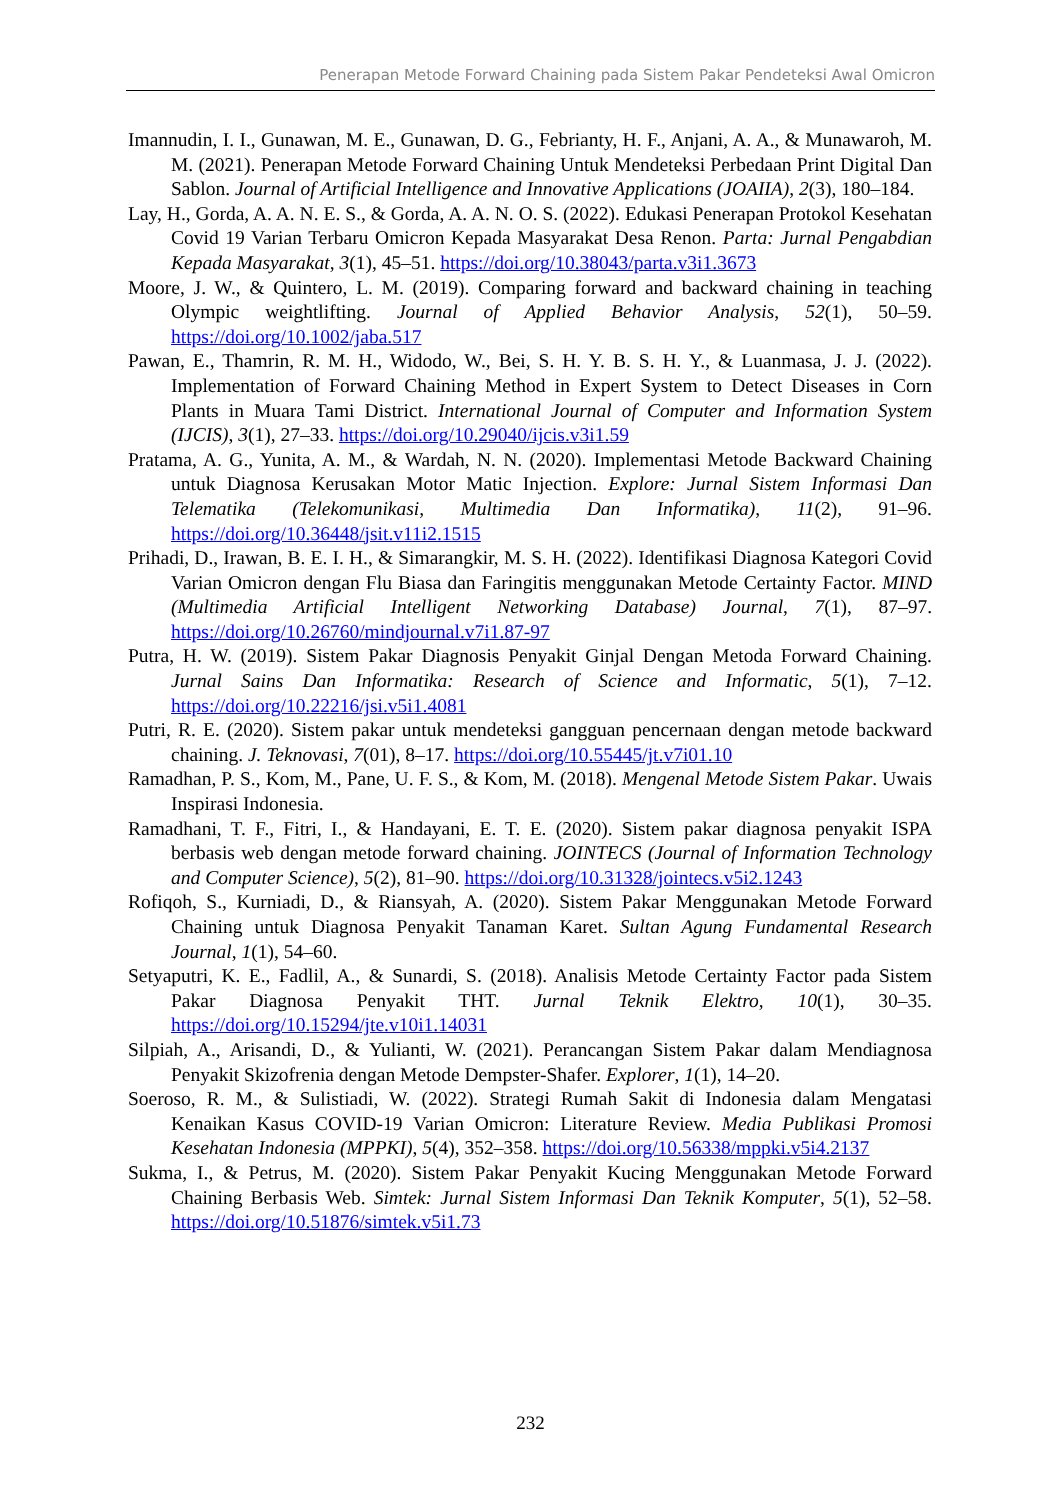Penerapan Metode Forward Chaining pada Sistem Pakar Pendeteksi Awal Omicron
Imannudin, I. I., Gunawan, M. E., Gunawan, D. G., Febrianty, H. F., Anjani, A. A., & Munawaroh, M. M. (2021). Penerapan Metode Forward Chaining Untuk Mendeteksi Perbedaan Print Digital Dan Sablon. Journal of Artificial Intelligence and Innovative Applications (JOAIIA), 2(3), 180–184.
Lay, H., Gorda, A. A. N. E. S., & Gorda, A. A. N. O. S. (2022). Edukasi Penerapan Protokol Kesehatan Covid 19 Varian Terbaru Omicron Kepada Masyarakat Desa Renon. Parta: Jurnal Pengabdian Kepada Masyarakat, 3(1), 45–51. https://doi.org/10.38043/parta.v3i1.3673
Moore, J. W., & Quintero, L. M. (2019). Comparing forward and backward chaining in teaching Olympic weightlifting. Journal of Applied Behavior Analysis, 52(1), 50–59. https://doi.org/10.1002/jaba.517
Pawan, E., Thamrin, R. M. H., Widodo, W., Bei, S. H. Y. B. S. H. Y., & Luanmasa, J. J. (2022). Implementation of Forward Chaining Method in Expert System to Detect Diseases in Corn Plants in Muara Tami District. International Journal of Computer and Information System (IJCIS), 3(1), 27–33. https://doi.org/10.29040/ijcis.v3i1.59
Pratama, A. G., Yunita, A. M., & Wardah, N. N. (2020). Implementasi Metode Backward Chaining untuk Diagnosa Kerusakan Motor Matic Injection. Explore: Jurnal Sistem Informasi Dan Telematika (Telekomunikasi, Multimedia Dan Informatika), 11(2), 91–96. https://doi.org/10.36448/jsit.v11i2.1515
Prihadi, D., Irawan, B. E. I. H., & Simarangkir, M. S. H. (2022). Identifikasi Diagnosa Kategori Covid Varian Omicron dengan Flu Biasa dan Faringitis menggunakan Metode Certainty Factor. MIND (Multimedia Artificial Intelligent Networking Database) Journal, 7(1), 87–97. https://doi.org/10.26760/mindjournal.v7i1.87-97
Putra, H. W. (2019). Sistem Pakar Diagnosis Penyakit Ginjal Dengan Metoda Forward Chaining. Jurnal Sains Dan Informatika: Research of Science and Informatic, 5(1), 7–12. https://doi.org/10.22216/jsi.v5i1.4081
Putri, R. E. (2020). Sistem pakar untuk mendeteksi gangguan pencernaan dengan metode backward chaining. J. Teknovasi, 7(01), 8–17. https://doi.org/10.55445/jt.v7i01.10
Ramadhan, P. S., Kom, M., Pane, U. F. S., & Kom, M. (2018). Mengenal Metode Sistem Pakar. Uwais Inspirasi Indonesia.
Ramadhani, T. F., Fitri, I., & Handayani, E. T. E. (2020). Sistem pakar diagnosa penyakit ISPA berbasis web dengan metode forward chaining. JOINTECS (Journal of Information Technology and Computer Science), 5(2), 81–90. https://doi.org/10.31328/jointecs.v5i2.1243
Rofiqoh, S., Kurniadi, D., & Riansyah, A. (2020). Sistem Pakar Menggunakan Metode Forward Chaining untuk Diagnosa Penyakit Tanaman Karet. Sultan Agung Fundamental Research Journal, 1(1), 54–60.
Setyaputri, K. E., Fadlil, A., & Sunardi, S. (2018). Analisis Metode Certainty Factor pada Sistem Pakar Diagnosa Penyakit THT. Jurnal Teknik Elektro, 10(1), 30–35. https://doi.org/10.15294/jte.v10i1.14031
Silpiah, A., Arisandi, D., & Yulianti, W. (2021). Perancangan Sistem Pakar dalam Mendiagnosa Penyakit Skizofrenia dengan Metode Dempster-Shafer. Explorer, 1(1), 14–20.
Soeroso, R. M., & Sulistiadi, W. (2022). Strategi Rumah Sakit di Indonesia dalam Mengatasi Kenaikan Kasus COVID-19 Varian Omicron: Literature Review. Media Publikasi Promosi Kesehatan Indonesia (MPPKI), 5(4), 352–358. https://doi.org/10.56338/mppki.v5i4.2137
Sukma, I., & Petrus, M. (2020). Sistem Pakar Penyakit Kucing Menggunakan Metode Forward Chaining Berbasis Web. Simtek: Jurnal Sistem Informasi Dan Teknik Komputer, 5(1), 52–58. https://doi.org/10.51876/simtek.v5i1.73
232